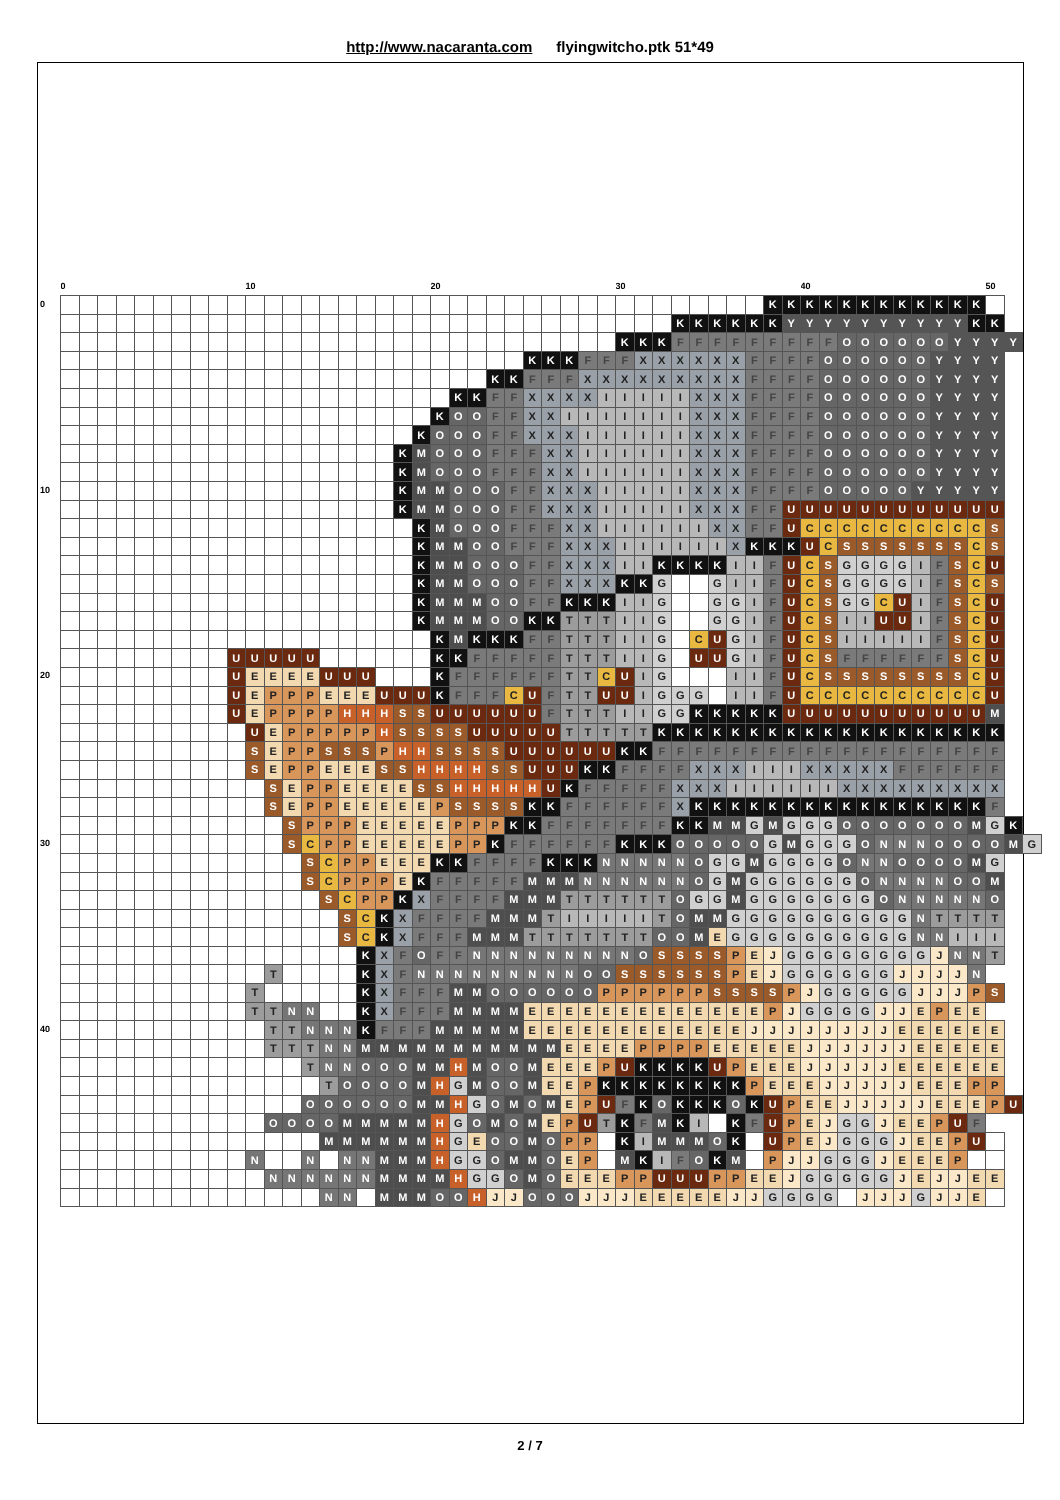http://www.nacaranta.com flyingwitcho.ptk 51*49
| | 0 | | | | | | | | | | 10 | | | | | | | | | | 20 | | | | | | | | | | 30 | | | | | | | | | | 40 | | | | | | | | | | 50 | | |
| 0 | | | | | | | | | | | | | | | | | | | | | | | | | | | | | | | | | | | | | | | K | K | K | K | K | K | K | K | K | K | K | K | | | |
| | | | | | | | | | | | | | | | | | | | | | | | | | | | | | | | | | | K | K | K | K | K | K | Y | Y | Y | Y | Y | Y | Y | Y | Y | Y | K | K | | |
| | | | | | | | | | | | | | | | | | | | | | | | | | | | | | | | K | K | K | F | F | F | F | F | F | F | F | F | O | O | O | O | O | O | Y | Y | Y | Y | |
| | | | | | | | | | | | | | | | | | | | | | | | | | | K | K | K | F | F | F | X | X | X | X | X | X | F | F | F | F | O | O | O | O | O | O | Y | Y | Y | Y | | |
| | | | | | | | | | | | | | | | | | | | | | | | | K | K | F | F | F | X | X | X | X | X | X | X | X | X | F | F | F | F | O | O | O | O | O | O | Y | Y | Y | Y | | |
| | | | | | | | | | | | | | | | | | | | | | | K | K | F | F | X | X | X | X | I | I | I | I | I | X | X | X | F | F | F | F | O | O | O | O | O | O | Y | Y | Y | Y | | |
| | | | | | | | | | | | | | | | | | | | | | K | O | O | F | F | X | X | I | I | I | I | I | I | I | X | X | X | F | F | F | F | O | O | O | O | O | O | Y | Y | Y | Y | | |
| | | | | | | | | | | | | | | | | | | | | K | O | O | O | F | F | X | X | X | I | I | I | I | I | I | X | X | X | F | F | F | F | O | O | O | O | O | O | Y | Y | Y | Y | | |
| | | | | | | | | | | | | | | | | | | | K | M | O | O | O | F | F | F | X | X | I | I | I | I | I | I | X | X | X | F | F | F | F | O | O | O | O | O | O | Y | Y | Y | Y | | |
| | | | | | | | | | | | | | | | | | | | K | M | O | O | O | F | F | F | X | X | I | I | I | I | I | I | X | X | X | F | F | F | F | O | O | O | O | O | O | Y | Y | Y | Y | | |
| 10 | | | | | | | | | | | | | | | | | | | K | M | M | O | O | O | F | F | X | X | X | I | I | I | I | I | X | X | X | F | F | F | F | O | O | O | O | O | Y | Y | Y | Y | Y | | |
| | | | | | | | | | | | | | | | | | | | K | M | M | O | O | O | F | F | X | X | X | I | I | I | I | I | X | X | X | F | F | U | U | U | U | U | U | U | U | U | U | U | U | | |
| | | | | | | | | | | | | | | | | | | | | K | M | O | O | O | F | F | F | X | X | I | I | I | I | I | I | X | X | F | F | U | C | C | C | C | C | C | C | C | C | C | S | | |
| | | | | | | | | | | | | | | | | | | | | K | M | M | O | O | F | F | F | X | X | X | I | I | I | I | I | I | X | K | K | K | U | C | S | S | S | S | S | S | S | C | S | | |
| | | | | | | | | | | | | | | | | | | | | K | M | M | O | O | O | F | F | X | X | X | I | I | K | K | K | K | I | I | F | U | C | S | G | G | G | G | I | F | S | C | U | | |
| | | | | | | | | | | | | | | | | | | | | K | M | M | O | O | O | F | F | X | X | X | K | K | G | | | G | I | I | F | U | C | S | G | G | G | G | I | F | S | C | S | | |
| | | | | | | | | | | | | | | | | | | | | K | M | M | M | O | O | F | F | K | K | K | I | I | G | | | G | G | I | F | U | C | S | G | G | C | U | I | F | S | C | U | | |
| | | | | | | | | | | | | | | | | | | | | K | M | M | M | O | O | K | K | T | T | T | I | I | G | | | G | G | I | F | U | C | S | I | I | U | U | I | F | S | C | U | | |
| | | | | | | | | | | | | | | | | | | | | | K | M | K | K | K | F | F | T | T | T | I | I | G | | C | U | G | I | F | U | C | S | I | I | I | I | I | F | S | C | U | | |
| | | | | | | | | | | U | U | U | U | U | | | | | | | K | K | F | F | F | F | F | T | T | T | I | I | G | | U | U | G | I | F | U | C | S | F | F | F | F | F | F | S | C | U | | |
| 20 | | | | | | | | | | U | E | E | E | E | U | U | U | | | | K | F | F | F | F | F | F | T | T | C | U | I | G | | | | I | I | F | U | C | S | S | S | S | S | S | S | S | C | U | | |
| | | | | | | | | | | U | E | P | P | P | E | E | E | U | U | U | K | F | F | F | C | U | F | T | T | U | U | I | G | G | G | | I | I | F | U | C | C | C | C | C | C | C | C | C | C | U | | |
| | | | | | | | | | | U | E | P | P | P | P | H | H | H | S | S | U | U | U | U | U | U | F | T | T | T | I | I | G | G | K | K | K | K | K | U | U | U | U | U | U | U | U | U | U | U | M | | |
| | | | | | | | | | | | U | E | P | P | P | P | P | H | S | S | S | S | U | U | U | U | U | T | T | T | T | T | K | K | K | K | K | K | K | K | K | K | K | K | K | K | K | K | K | K | K | | |
| | | | | | | | | | | | S | E | P | P | S | S | S | P | H | H | S | S | S | S | U | U | U | U | U | U | K | K | F | F | F | F | F | F | F | F | F | F | F | F | F | F | F | F | F | F | F | | |
| | | | | | | | | | | | S | E | P | P | E | E | E | S | S | H | H | H | H | S | S | U | U | U | K | K | F | F | F | F | X | X | X | I | I | I | X | X | X | X | X | F | F | F | F | F | F | | |
| | | | | | | | | | | | | S | E | P | P | E | E | E | E | S | S | H | H | H | H | H | U | K | F | F | F | F | F | X | X | X | I | I | I | I | I | I | X | X | X | X | X | X | X | X | X | | |
| | | | | | | | | | | | | S | E | P | P | E | E | E | E | E | P | S | S | S | S | K | K | F | F | F | F | F | F | X | K | K | K | K | K | K | K | K | K | K | K | K | K | K | K | K | F | | |
| | | | | | | | | | | | | | S | P | P | P | E | E | E | E | E | P | P | P | K | K | F | F | F | F | F | F | F | K | K | M | M | G | M | G | G | G | O | O | O | O | O | O | O | M | G | K | |
| 30 | | | | | | | | | | | | | S | C | P | P | E | E | E | E | E | P | P | K | F | F | F | F | F | F | K | K | K | O | O | O | O | O | G | M | G | G | G | O | N | N | N | O | O | O | O | M | G |
| | | | | | | | | | | | | | | S | C | P | P | E | E | E | K | K | F | F | F | F | K | K | K | N | N | N | N | N | O | G | G | M | G | G | G | G | O | N | N | O | O | O | O | M | G | | |
| | | | | | | | | | | | | | | S | C | P | P | P | E | K | F | F | F | F | F | M | M | M | N | N | N | N | N | N | O | G | M | G | G | G | G | G | G | O | N | N | N | N | O | O | M | | |
| | | | | | | | | | | | | | | | S | C | P | P | K | X | F | F | F | F | M | M | M | T | T | T | T | T | T | O | G | G | M | G | G | G | G | G | G | G | O | N | N | N | N | N | O | | |
| | | | | | | | | | | | | | | | | S | C | K | X | F | F | F | F | M | M | M | T | I | I | I | I | I | T | O | M | M | G | G | G | G | G | G | G | G | G | G | N | T | T | T | T | | |
| | | | | | | | | | | | | | | | | S | C | K | X | F | F | F | M | M | M | T | T | T | T | T | T | T | O | O | M | E | G | G | G | G | G | G | G | G | G | G | N | N | I | I | I | | |
| | | | | | | | | | | | | | | | | | K | X | F | O | F | F | N | N | N | N | N | N | N | N | N | O | S | S | S | S | P | E | J | G | G | G | G | G | G | G | G | J | N | N | T | | |
| | | | | | | | | | | | | T | | | | | K | X | F | N | N | N | N | N | N | N | N | N | O | O | S | S | S | S | S | S | P | E | J | G | G | G | G | G | G | J | J | J | J | N | | | |
| | | | | | | | | | | | T | | | | | | K | X | F | F | F | M | M | O | O | O | O | O | O | P | P | P | P | P | P | S | S | S | S | P | J | G | G | G | G | G | J | J | J | P | S | | |
| | | | | | | | | | | | T | T | N | N | | | K | X | F | F | F | M | M | M | M | E | E | E | E | E | E | E | E | E | E | E | E | E | P | J | G | G | G | G | J | J | E | P | E | E | | | |
| 40 | | | | | | | | | | | | T | T | N | N | N | K | F | F | F | M | M | M | M | M | E | E | E | E | E | E | E | E | E | E | E | E | J | J | J | J | J | J | J | J | E | E | E | E | E | E | | |
| | | | | | | | | | | | | T | T | T | N | N | M | M | M | M | M | M | M | M | M | M | M | E | E | E | E | P | P | P | P | E | E | E | E | E | J | J | J | J | J | J | E | E | E | E | E | | |
| | | | | | | | | | | | | | | T | N | N | O | O | O | M | M | H | M | O | O | M | E | E | E | P | U | K | K | K | K | U | P | E | E | E | J | J | J | J | J | E | E | E | E | E | E | | |
| | | | | | | | | | | | | | | | T | O | O | O | O | M | H | G | M | O | O | M | E | E | P | K | K | K | K | K | K | K | K | P | E | E | E | J | J | J | J | J | E | E | E | P | P | | |
| | | | | | | | | | | | | | | O | O | O | O | O | O | M | M | H | G | O | M | O | M | E | P | U | F | K | O | K | K | K | O | K | U | P | E | E | J | J | J | J | J | E | E | E | P | U | |
| | | | | | | | | | | | | O | O | O | O | M | M | M | M | M | H | G | O | M | O | M | E | P | U | T | K | F | M | K | I | | K | F | U | P | E | J | G | G | J | E | E | P | U | F | | | |
| | | | | | | | | | | | | | | | M | M | M | M | M | M | H | G | E | O | O | M | O | P | P | | K | I | M | M | M | O | K | | U | P | E | J | G | G | G | J | E | E | P | U | | | |
| | | | | | | | | | | | N | | | N | | N | N | M | M | M | H | G | G | O | M | M | O | E | P | | M | K | I | F | O | K | M | | P | J | J | G | G | G | J | E | E | E | P | | | | |
| | | | | | | | | | | | | N | N | N | N | N | N | M | M | M | M | H | G | G | O | M | O | E | E | E | P | P | U | U | U | P | P | E | E | J | G | G | G | G | G | J | E | J | J | E | E | | |
| | | | | | | | | | | | | | | | N | N | | M | M | M | O | O | H | J | J | O | O | O | J | J | J | E | E | E | E | E | J | J | G | G | G | G | | J | J | J | G | J | J | E | | | |
2 / 7